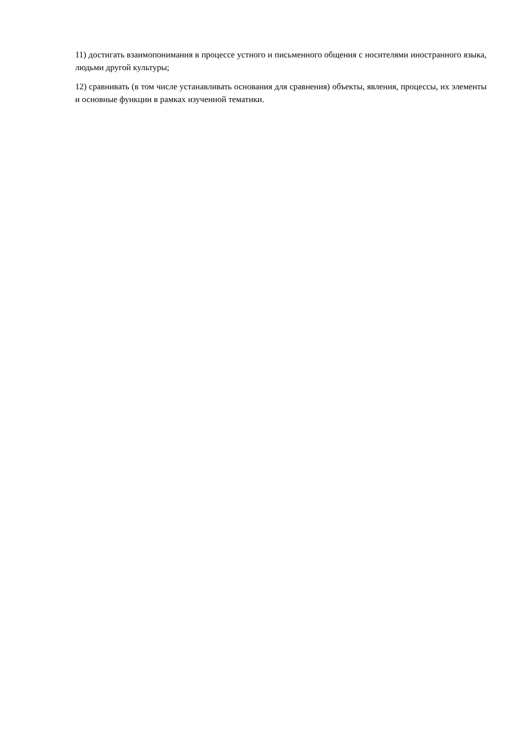11) достигать взаимопонимания в процессе устного и письменного общения с носителями иностранного языка, людьми другой культуры;
12) сравнивать (в том числе устанавливать основания для сравнения) объекты, явления, процессы, их элементы и основные функции в рамках изученной тематики.